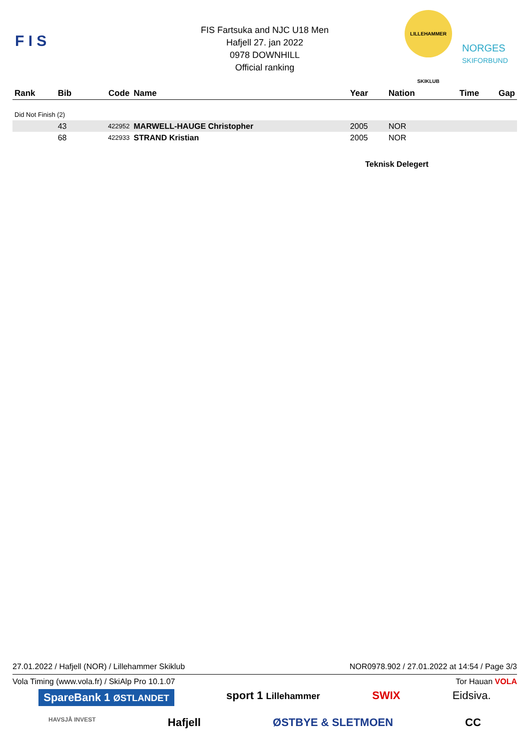F I S
FIS Fartsuka and NJC U18 Men
Hafjell 27. jan 2022
0978 DOWNHILL
Official ranking
LILLEHAMMER SKIKLUB
NORGES
SKIFORBUND
| Rank | Bib | Code | Name | Year | Nation | Time | Gap |
| --- | --- | --- | --- | --- | --- | --- | --- |
| Did Not Finish (2) | | | | | | | |
| | 43 | 422952 | MARWELL-HAUGE Christopher | 2005 | NOR | | |
| | 68 | 422933 | STRAND Kristian | 2005 | NOR | | |
Teknisk Delegert
27.01.2022 / Hafjell (NOR) / Lillehammer Skiklub NOR0978.902 / 27.01.2022 at 14:54 / Page 3/3
Vola Timing (www.vola.fr) / SkiAlp Pro 10.1.07 Tor Hauan VOLA
SpareBank 1 ØSTLANDET sport 1 Lillehammer SWIX Eidsiva.
HAVSJÅ INVEST Hafjell ØSTBYE & SLETMOEN CC